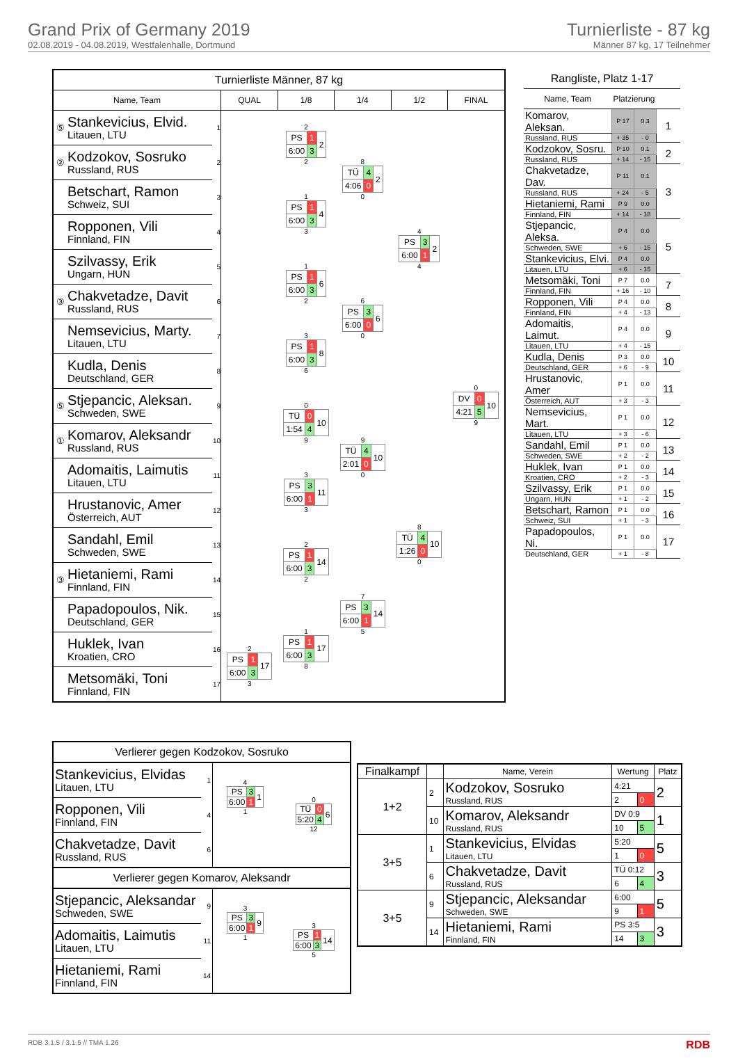Grand Prix of Germany 2019
02.08.2019 - 04.08.2019, Westfalenhalle, Dortmund
Turnierliste - 87 kg
Männer 87 kg, 17 Teilnehmer
| Turnierliste Männer, 87 kg | | | | | | | |
| Name, Team | | | QUAL | 1/8 | 1/4 | 1/2 | FINAL |
| ⑤ | Stankevicius, Elvid. Litauen, LTU | 1 | | 2 / PS / 1 / 2 / / 6:00 / 3 / / 2 | 8 / TÜ / 4 / 2 / / 4:06 / 0 / / 0 | 4 / PS / 3 / 2 / / 6:00 / 1 / / 4 | 0 / DV / 0 / 10 / / 4:21 / 5 / / 9 |
| ② | Kodzokov, Sosruko Russland, RUS | 2 | | | | | |
| | Betschart, Ramon Schweiz, SUI | 3 | | 1 / PS / 1 / 4 / / 6:00 / 3 / / 3 | | | |
| | Ropponen, Vili Finnland, FIN | 4 | | | | | |
| | Szilvassy, Erik Ungarn, HUN | 5 | | 1 / PS / 1 / 6 / / 6:00 / 3 / / 2 | 6 / PS / 3 / 6 / / 6:00 / 0 / / 0 | | |
| ③ | Chakvetadze, Davit Russland, RUS | 6 | | | | | |
| | Nemsevicius, Marty. Litauen, LTU | 7 | | 3 / PS / 1 / 8 / / 6:00 / 3 / / 6 | | | |
| | Kudla, Denis Deutschland, GER | 8 | | | | | |
| ⑤ | Stjepancic, Aleksan. Schweden, SWE | 9 | | 0 / TÜ / 0 / 10 / / 1:54 / 4 / / 9 | 9 / TÜ / 4 / 10 / / 2:01 / 0 / / 0 | 8 / TÜ / 4 / 10 / / 1:26 / 0 / / 0 | |
| ① | Komarov, Aleksandr Russland, RUS | 10 | | | | | |
| | Adomaitis, Laimutis Litauen, LTU | 11 | | 3 / PS / 3 / 11 / / 6:00 / 1 / / 3 | | | |
| | Hrustanovic, Amer Österreich, AUT | 12 | | | | | |
| | Sandahl, Emil Schweden, SWE | 13 | | 2 / PS / 1 / 14 / / 6:00 / 3 / / 2 | 7 / PS / 3 / 14 / / 6:00 / 1 / / 5 | | |
| ③ | Hietaniemi, Rami Finnland, FIN | 14 | | | | | |
| | Papadopoulos, Nik. Deutschland, GER | 15 | | 1 / PS / 1 / 17 / / 6:00 / 3 / / 8 | | | |
| | Huklek, Ivan Kroatien, CRO | 16 | 2 / PS / 1 / 17 / / 6:00 / 3 / / 3 | | | | |
| | Metsomäki, Toni Finnland, FIN | 17 | | | | | |
| Rangliste, Platz 1-17 | | | |
| Name, Team | Platzierung | | |
| Komarov, Aleksan. | P 17 | 0.3 | 1 |
| Russland, RUS | + 35 | - 0 | |
| Kodzokov, Sosru. | P 10 | 0.1 | 2 |
| Russland, RUS | + 14 | - 15 | |
| Chakvetadze, Dav. | P 11 | 0.1 | 3 |
| Russland, RUS | + 24 | - 5 | |
| Hietaniemi, Rami | P 9 | 0.0 | |
| Finnland, FIN | + 14 | - 18 | |
| Stjepancic, Aleksa. | P 4 | 0.0 | 5 |
| Schweden, SWE | + 6 | - 15 | |
| Stankevicius, Elvi. | P 4 | 0.0 | |
| Litauen, LTU | + 6 | - 15 | |
| Metsomäki, Toni | P 7 | 0.0 | 7 |
| Finnland, FIN | + 16 | - 10 | |
| Ropponen, Vili | P 4 | 0.0 | 8 |
| Finnland, FIN | + 4 | - 13 | |
| Adomaitis, Laimut. | P 4 | 0.0 | 9 |
| Litauen, LTU | + 4 | - 15 | |
| Kudla, Denis | P 3 | 0.0 | 10 |
| Deutschland, GER | + 6 | - 9 | |
| Hrustanovic, Amer | P 1 | 0.0 | 11 |
| Österreich, AUT | + 3 | - 3 | |
| Nemsevicius, Mart. | P 1 | 0.0 | 12 |
| Litauen, LTU | + 3 | - 6 | |
| Sandahl, Emil | P 1 | 0.0 | 13 |
| Schweden, SWE | + 2 | - 2 | |
| Huklek, Ivan | P 1 | 0.0 | 14 |
| Kroatien, CRO | + 2 | - 3 | |
| Szilvassy, Erik | P 1 | 0.0 | 15 |
| Ungarn, HUN | + 1 | - 2 | |
| Betschart, Ramon | P 1 | 0.0 | 16 |
| Schweiz, SUI | + 1 | - 3 | |
| Papadopoulos, Ni. | P 1 | 0.0 | 17 |
| Deutschland, GER | + 1 | - 8 | |
| Verlierer gegen Kodzokov, Sosruko | | | |
| Stankevicius, Elvidas Litauen, LTU | 1 | 4 / PS / 3 / 1 / / 6:00 / 1 / / 1 | 0 / TÜ / 0 / 6 / / 5:20 / 4 / / 12 |
| Ropponen, Vili Finnland, FIN | 4 | | |
| Chakvetadze, Davit Russland, RUS | 6 | | |
| Verlierer gegen Komarov, Aleksandr | | | |
| Stjepancic, Aleksandar Schweden, SWE | 9 | 3 / PS / 3 / 9 / / 6:00 / 1 / / 1 | 3 / PS / 1 / 14 / / 6:00 / 3 / / 5 |
| Adomaitis, Laimutis Litauen, LTU | 11 | | |
| Hietaniemi, Rami Finnland, FIN | 14 | | |
| Finalkampf | | Name, Verein | Wertung | | Platz |
| --- | --- | --- | --- | --- | --- |
| 1+2 | 2 | Kodzokov, Sosruko Russland, RUS | 4:21 | | 2 |
| | | | 2 | 0 | |
| | 10 | Komarov, Aleksandr Russland, RUS | DV 0:9 | | 1 |
| | | | 10 | 5 | |
| 3+5 | 1 | Stankevicius, Elvidas Litauen, LTU | 5:20 | | 5 |
| | | | 1 | 0 | |
| | 6 | Chakvetadze, Davit Russland, RUS | TÜ 0:12 | | 3 |
| | | | 6 | 4 | |
| 3+5 | 9 | Stjepancic, Aleksandar Schweden, SWE | 6:00 | | 5 |
| | | | 9 | 1 | |
| | 14 | Hietaniemi, Rami Finnland, FIN | PS 3:5 | | 3 |
| | | | 14 | 3 | |
RDB 3.1.5 / 3.1.5 // TMA 1.26 RDB